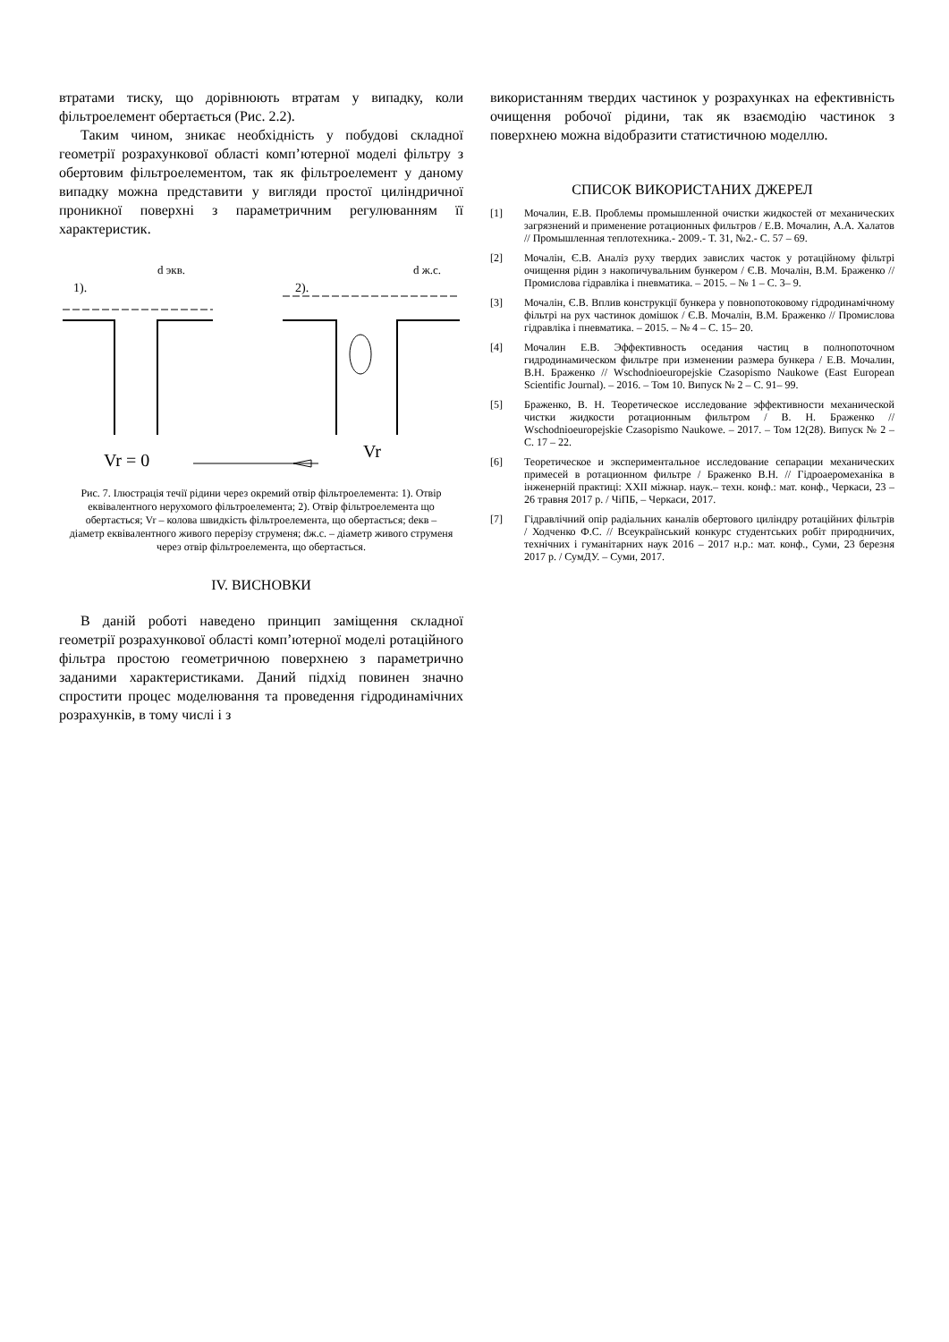втратами тиску, що дорівнюють втратам у випадку, коли фільтроелемент обертається (Рис. 2.2).
Таким чином, зникає необхідність у побудові складної геометрії розрахункової області комп’ютерної моделі фільтру з обертовим фільтроелементом, так як фільтроелемент у даному випадку можна представити у вигляди простої циліндричної проникної поверхні з параметричним регулюванням її характеристик.
1).
2).
d экв.
d ж.с.
Vr = 0
Vr
Рис. 7. Ілюстрація течії рідини через окремий отвір фільтроелемента: 1). Отвір еквівалентного нерухомого фільтроелемента; 2). Отвір фільтроелемента що обертається; Vr – колова швидкість фільтроелемента, що обертається; dекв – діаметр еквівалентного живого перерізу струменя; dж.с. – діаметр живого струменя через отвір фільтроелемента, що обертається.
IV. ВИСНОВКИ
В даній роботі наведено принцип заміщення складної геометрії розрахункової області комп’ютерної моделі ротаційного фільтра простою геометричною поверхнею з параметрично заданими характеристиками. Даний підхід повинен значно спростити процес моделювання та проведення гідродинамічних розрахунків, в тому числі і з
використанням твердих частинок у розрахунках на ефективність очищення робочої рідини, так як взаємодію частинок з поверхнею можна відобразити статистичною моделлю.
СПИСОК ВИКОРИСТАНИХ ДЖЕРЕЛ
[1] Мочалин, Е.В. Проблемы промышленной очистки жидкостей от механических загрязнений и применение ротационных фильтров / Е.В. Мочалин, А.А. Халатов // Промышленная теплотехника.- 2009.- Т. 31, №2.- С. 57 – 69.
[2] Мочалін, Є.В. Аналіз руху твердих завислих часток у ротаційному фільтрі очищення рідин з накопичувальним бункером / Є.В. Мочалін, В.М. Браженко // Промислова гідравліка і пневматика. – 2015. – № 1 – С. 3– 9.
[3] Мочалін, Є.В. Вплив конструкції бункера у повнопотоковому гідродинамічному фільтрі на рух частинок домішок / Є.В. Мочалін, В.М. Браженко // Промислова гідравліка і пневматика. – 2015. – № 4 – С. 15– 20.
[4] Мочалин Е.В. Эффективность оседания частиц в полнопоточном гидродинамическом фильтре при изменении размера бункера / Е.В. Мочалин, В.Н. Браженко // Wschodnioeuropejskie Czasopismo Naukowe (East European Scientific Journal). – 2016. – Том 10. Випуск № 2 – С. 91– 99.
[5] Браженко, В. Н. Теоретическое исследование эффективности механической чистки жидкости ротационным фильтром / В. Н. Браженко // Wschodnioeuropejskie Czasopismo Naukowe. – 2017. – Том 12(28). Випуск № 2 – С. 17 – 22.
[6] Теоретическое и экспериментальное исследование сепарации механических примесей в ротационном фильтре / Браженко В.Н. // Гідроаеромеханіка в інженерній практиці: XXII міжнар. наук.– техн. конф.: мат. конф., Черкаси, 23 – 26 травня 2017 р. / ЧіПБ, – Черкаси, 2017.
[7] Гідравлічний опір радіальних каналів обертового циліндру ротаційних фільтрів / Ходченко Ф.С. // Всеукраїнський конкурс студентських робіт природничих, технічних і гуманітарних наук 2016 – 2017 н.р.: мат. конф., Суми, 23 березня 2017 р. / СумДУ. – Суми, 2017.